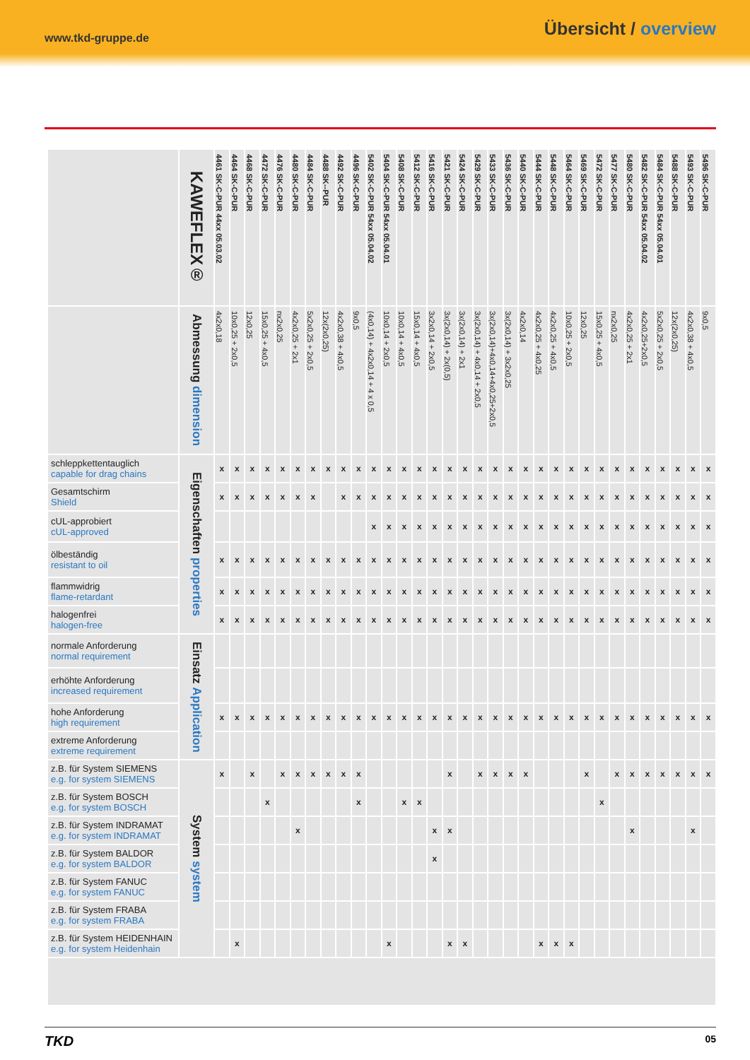www.tkd-gruppe.de
Übersicht / overview
| | KAWEFLEX® | 4461 SK-C-PUR 44xx 05.03.02 | 4464 SK-C-PUR | 4468 SK-C-PUR | 4472 SK-C-PUR | 4476 SK-C-PUR | 4480 SK-C-PUR | 4484 SK-C-PUR | 4488 SK--PUR | 4492 SK-C-PUR | 4496 SK-C-PUR | 5402 SK-C-PUR 54xx 05.04.02 | 5404 SK-C-PUR 54xx 05.04.01 | 5408 SK-C-PUR | 5412 SK-C-PUR | 5416 SK-C-PUR | 5421 SK-C-PUR | 5424 SK-C-PUR | 5429 SK-C-PUR | 5433 SK-C-PUR | 5436 SK-C-PUR | 5440 SK-C-PUR | 5444 SK-C-PUR | 5448 SK-C-PUR | 5464 SK-C-PUR | 5469 SK-C-PUR | 5472 SK-C-PUR | 5477 SK-C-PUR | 5480 SK-C-PUR | 5482 SK-C-PUR 54xx 05.04.02 | 5484 SK-C-PUR 54xx 05.04.01 | 5488 SK-C-PUR | 5493 SK-C-PUR | 5496 SK-C-PUR |
| | Abmessung dimension | 4x2x0,18 | 10x0,25 + 2x0,5 | 12x0,25 | 15x0,25 + 4x0,5 | nx2x0,25 | 4x2x0,25 + 2x1 | 5x2x0,25 + 2x0,5 | 12x(2x0,25) | 4x2x0,38 + 4x0,5 | 9x0,5 | (4x0,14) + 4x2x0,14 + 4 x 0,5 | 10x0,14 + 2x0,5 | 10x0,14 + 4x0,5 | 15x0,14 + 4x0,5 | 3x2x0,14 + 2x0,5 | 3x(2x0,14) + 2x(0,5) | 3x(2x0,14) + 2x1 | 3x(2x0,14) + 4x0,14 + 2x0,5 | 3x(2x0,14)+4x0,14+4x0,25+2x0,5 | 3x(2x0,14) + 3x2x0,25 | 4x2x0,14 | 4x2x0,25 + 4x0,25 | 4x2x0,25 + 4x0,5 | 10x0,25 + 2x0,5 | 12x0,25 | 15x0,25 + 4x0,5 | nx2x0,25 | 4x2x0,25 + 2x1 | 4x2x0,25+2x0,5 | 5x2x0,25 + 2x0,5 | 12x(2x0,25) | 4x2x0,38 + 4x0,5 | 9x0,5 |
| schleppkettentauglich capable for drag chains | Eigenschaften properties | x | x | x | x | x | x | x | x | x | x | x | x | x | x | x | x | x | x | x | x | x | x | x | x | x | x | x | x | x | x | x | x | x |
| Gesamtschirm Shield | | x | x | x | x | x | x | x | | x | x | x | x | x | x | x | x | x | x | x | x | x | x | x | x | x | x | x | x | x | x | x | x | x |
| cUL-approbiert cUL-approved | | | | | | | | | | | | x | x | x | x | x | x | x | x | x | x | x | x | x | x | x | x | x | x | x | x | x | x | x |
| ölbeständig resistant to oil | | x | x | x | x | x | x | x | x | x | x | x | x | x | x | x | x | x | x | x | x | x | x | x | x | x | x | x | x | x | x | x | x | x |
| flammwidrig flame-retardant | | x | x | x | x | x | x | x | x | x | x | x | x | x | x | x | x | x | x | x | x | x | x | x | x | x | x | x | x | x | x | x | x | x |
| halogenfrei halogen-free | | x | x | x | x | x | x | x | x | x | x | x | x | x | x | x | x | x | x | x | x | x | x | x | x | x | x | x | x | x | x | x | x | x |
| normale Anforderung normal requirement | Einsatz Application | | | | | | | | | | | | | | | | | | | | | | | | | | | | | | | | | |
| erhöhte Anforderung increased requirement | | | | | | | | | | | | | | | | | | | | | | | | | | | | | | | | | | |
| hohe Anforderung high requirement | | x | x | x | x | x | x | x | x | x | x | x | x | x | x | x | x | x | x | x | x | x | x | x | x | x | x | x | x | x | x | x | x | x |
| extreme Anforderung extreme requirement | | | | | | | | | | | | | | | | | | | | | | | | | | | | | | | | | | |
| z.B. für System SIEMENS e.g. for system SIEMENS | System system | x | | x | | x | x | x | x | x | x | | | | | | x | | x | x | x | x | | | | x | | x | x | x | x | x | x | x |
| z.B. für System BOSCH e.g. for system BOSCH | | | | | x | | | | | | x | | | x | x | | | | | | | | | | | | x | | | | | | | |
| z.B. für System INDRAMAT e.g. for system INDRAMAT | | | | | | | x | | | | | | | | | x | x | | | | | | | | | | | | x | | | | x | |
| z.B. für System BALDOR e.g. for system BALDOR | | | | | | | | | | | | | | | | x | | | | | | | | | | | | | | | | | | |
| z.B. für System FANUC e.g. for system FANUC | | | | | | | | | | | | | | | | | | | | | | | | | | | | | | | | | | |
| z.B. für System FRABA e.g. for system FRABA | | | | | | | | | | | | | | | | | | | | | | | | | | | | | | | | | | |
| z.B. für System HEIDENHAIN e.g. for system Heidenhain | | | x | | | | | | | | | | x | | | | x | x | | | | | x | x | x | | | | | | | | | |
TKD
05